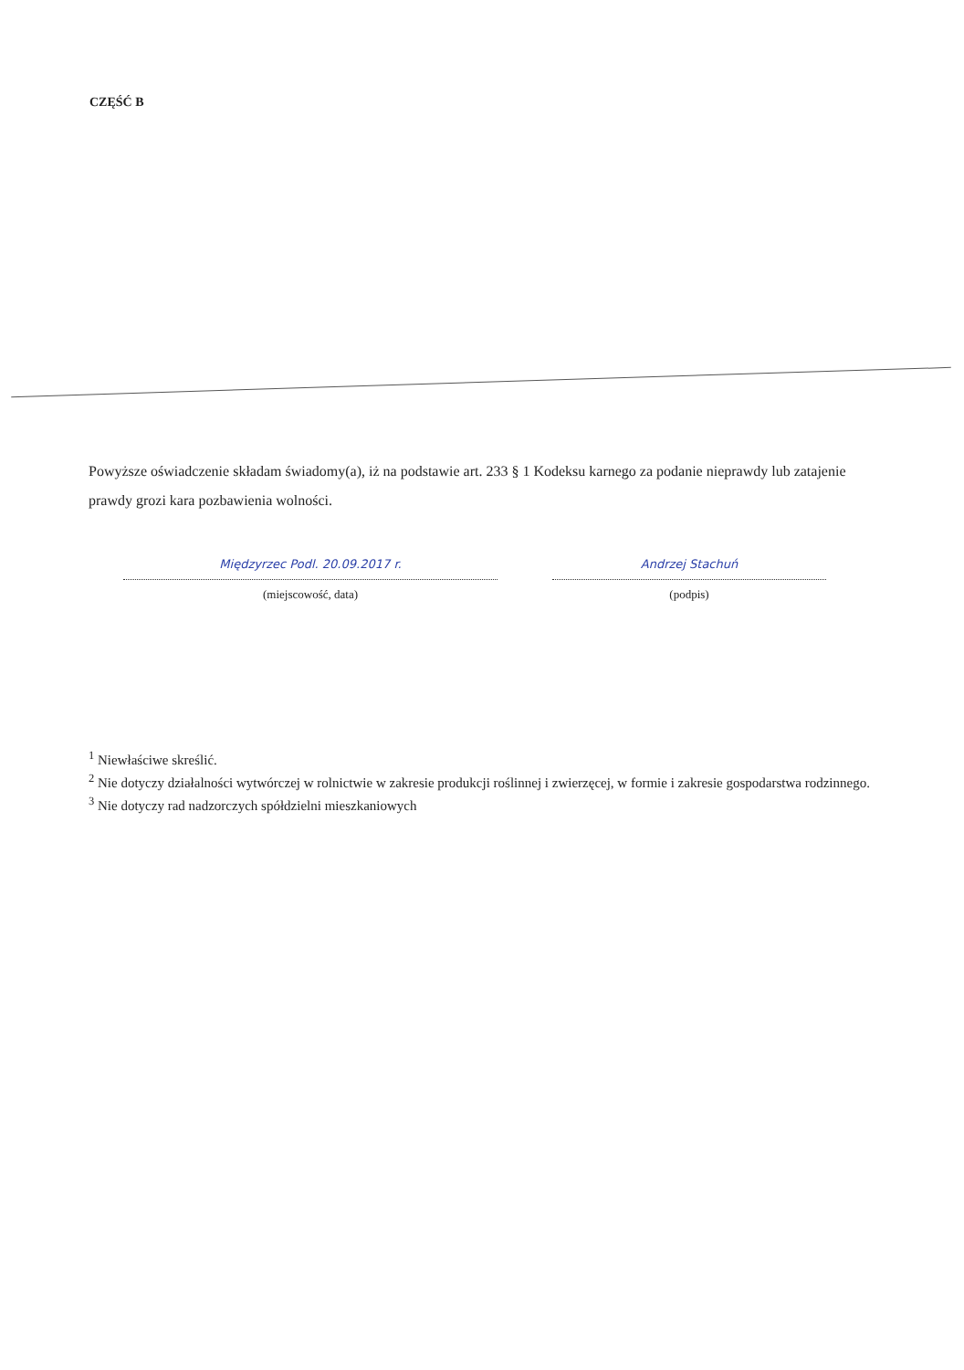CZĘŚĆ B
Powyższe oświadczenie składam świadomy(a), iż na podstawie art. 233 § 1 Kodeksu karnego za podanie nieprawdy lub zatajenie prawdy grozi kara pozbawienia wolności.
Międzyrzec Podl. 20.09.2017 r.
(miejscowość, data)
Andrzej Stachuń
(podpis)
<sup>1</sup> Niewłaściwe skreślić.
<sup>2</sup> Nie dotyczy działalności wytwórczej w rolnictwie w zakresie produkcji roślinnej i zwierzęcej, w formie i zakresie gospodarstwa rodzinnego.
<sup>3</sup> Nie dotyczy rad nadzorczych spółdzielni mieszkaniowych